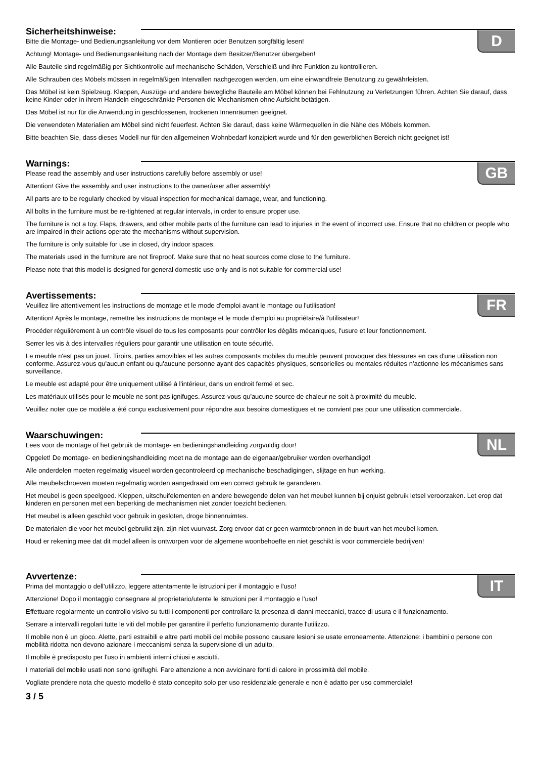Sicherheitshinweise:
D
Bitte die Montage- und Bedienungsanleitung vor dem Montieren oder Benutzen sorgfältig lesen!
Achtung! Montage- und Bedienungsanleitung nach der Montage dem Besitzer/Benutzer übergeben!
Alle Bauteile sind regelmäßig per Sichtkontrolle auf mechanische Schäden, Verschleiß und ihre Funktion zu kontrollieren.
Alle Schrauben des Möbels müssen in regelmäßigen Intervallen nachgezogen werden, um eine einwandfreie Benutzung zu gewährleisten.
Das Möbel ist kein Spielzeug. Klappen, Auszüge und andere bewegliche Bauteile am Möbel können bei Fehlnutzung zu Verletzungen führen. Achten Sie darauf, dass keine Kinder oder in ihrem Handeln eingeschränkte Personen die Mechanismen ohne Aufsicht betätigen.
Das Möbel ist nur für die Anwendung in geschlossenen, trockenen Innenräumen geeignet.
Die verwendeten Materialien am Möbel sind nicht feuerfest. Achten Sie darauf, dass keine Wärmequellen in die Nähe des Möbels kommen.
Bitte beachten Sie, dass dieses Modell nur für den allgemeinen Wohnbedarf konzipiert wurde und für den gewerblichen Bereich nicht geeignet ist!
Warnings:
GB
Please read the assembly and user instructions carefully before assembly or use!
Attention! Give the assembly and user instructions to the owner/user after assembly!
All parts are to be regularly checked by visual inspection for mechanical damage, wear, and functioning.
All bolts in the furniture must be re-tightened at regular intervals, in order to ensure proper use.
The furniture is not a toy. Flaps, drawers, and other mobile parts of the furniture can lead to injuries in the event of incorrect use. Ensure that no children or people who are impaired in their actions operate the mechanisms without supervision.
The furniture is only suitable for use in closed, dry indoor spaces.
The materials used in the furniture are not fireproof. Make sure that no heat sources come close to the furniture.
Please note that this model is designed for general domestic use only and is not suitable for commercial use!
Avertissements:
FR
Veuillez lire attentivement les instructions de montage et le mode d'emploi avant le montage ou l'utilisation!
Attention! Après le montage, remettre les instructions de montage et le mode d'emploi au propriétaire/à l'utilisateur!
Procéder régulièrement à un contrôle visuel de tous les composants pour contrôler les dégâts mécaniques, l'usure et leur fonctionnement.
Serrer les vis à des intervalles réguliers pour garantir une utilisation en toute sécurité.
Le meuble n'est pas un jouet. Tiroirs, parties amovibles et les autres composants mobiles du meuble peuvent provoquer des blessures en cas d'une utilisation non conforme. Assurez-vous qu'aucun enfant ou qu'aucune personne ayant des capacités physiques, sensorielles ou mentales réduites n'actionne les mécanismes sans surveillance.
Le meuble est adapté pour être uniquement utilisé à l'intérieur, dans un endroit fermé et sec.
Les matériaux utilisés pour le meuble ne sont pas ignifuges. Assurez-vous qu'aucune source de chaleur ne soit à proximité du meuble.
Veuillez noter que ce modèle a été conçu exclusivement pour répondre aux besoins domestiques et ne convient pas pour une utilisation commerciale.
Waarschuwingen:
NL
Lees voor de montage of het gebruik de montage- en bedieningshandleiding zorgvuldig door!
Opgelet! De montage- en bedieningshandleiding moet na de montage aan de eigenaar/gebruiker worden overhandigd!
Alle onderdelen moeten regelmatig visueel worden gecontroleerd op mechanische beschadigingen, slijtage en hun werking.
Alle meubelschroeven moeten regelmatig worden aangedraaid om een correct gebruik te garanderen.
Het meubel is geen speelgoed. Kleppen, uitschuifelementen en andere bewegende delen van het meubel kunnen bij onjuist gebruik letsel veroorzaken. Let erop dat kinderen en personen met een beperking de mechanismen niet zonder toezicht bedienen.
Het meubel is alleen geschikt voor gebruik in gesloten, droge binnenruimtes.
De materialen die voor het meubel gebruikt zijn, zijn niet vuurvast. Zorg ervoor dat er geen warmtebronnen in de buurt van het meubel komen.
Houd er rekening mee dat dit model alleen is ontworpen voor de algemene woonbehoefte en niet geschikt is voor commerciële bedrijven!
Avvertenze:
IT
Prima del montaggio o dell'utilizzo, leggere attentamente le istruzioni per il montaggio e l'uso!
Attenzione! Dopo il montaggio consegnare al proprietario/utente le istruzioni per il montaggio e l'uso!
Effettuare regolarmente un controllo visivo su tutti i componenti per controllare la presenza di danni meccanici, tracce di usura e il funzionamento.
Serrare a intervalli regolari tutte le viti del mobile per garantire il perfetto funzionamento durante l'utilizzo.
Il mobile non è un gioco. Alette, parti estraibili e altre parti mobili del mobile possono causare lesioni se usate erroneamente. Attenzione: i bambini o persone con mobilità ridotta non devono azionare i meccanismi senza la supervisione di un adulto.
Il mobile è predisposto per l'uso in ambienti interni chiusi e asciutti.
I materiali del mobile usati non sono ignifughi. Fare attenzione a non avvicinare fonti di calore in prossimità del mobile.
Vogliate prendere nota che questo modello è stato concepito solo per uso residenziale generale e non è adatto per uso commerciale!
3 / 5